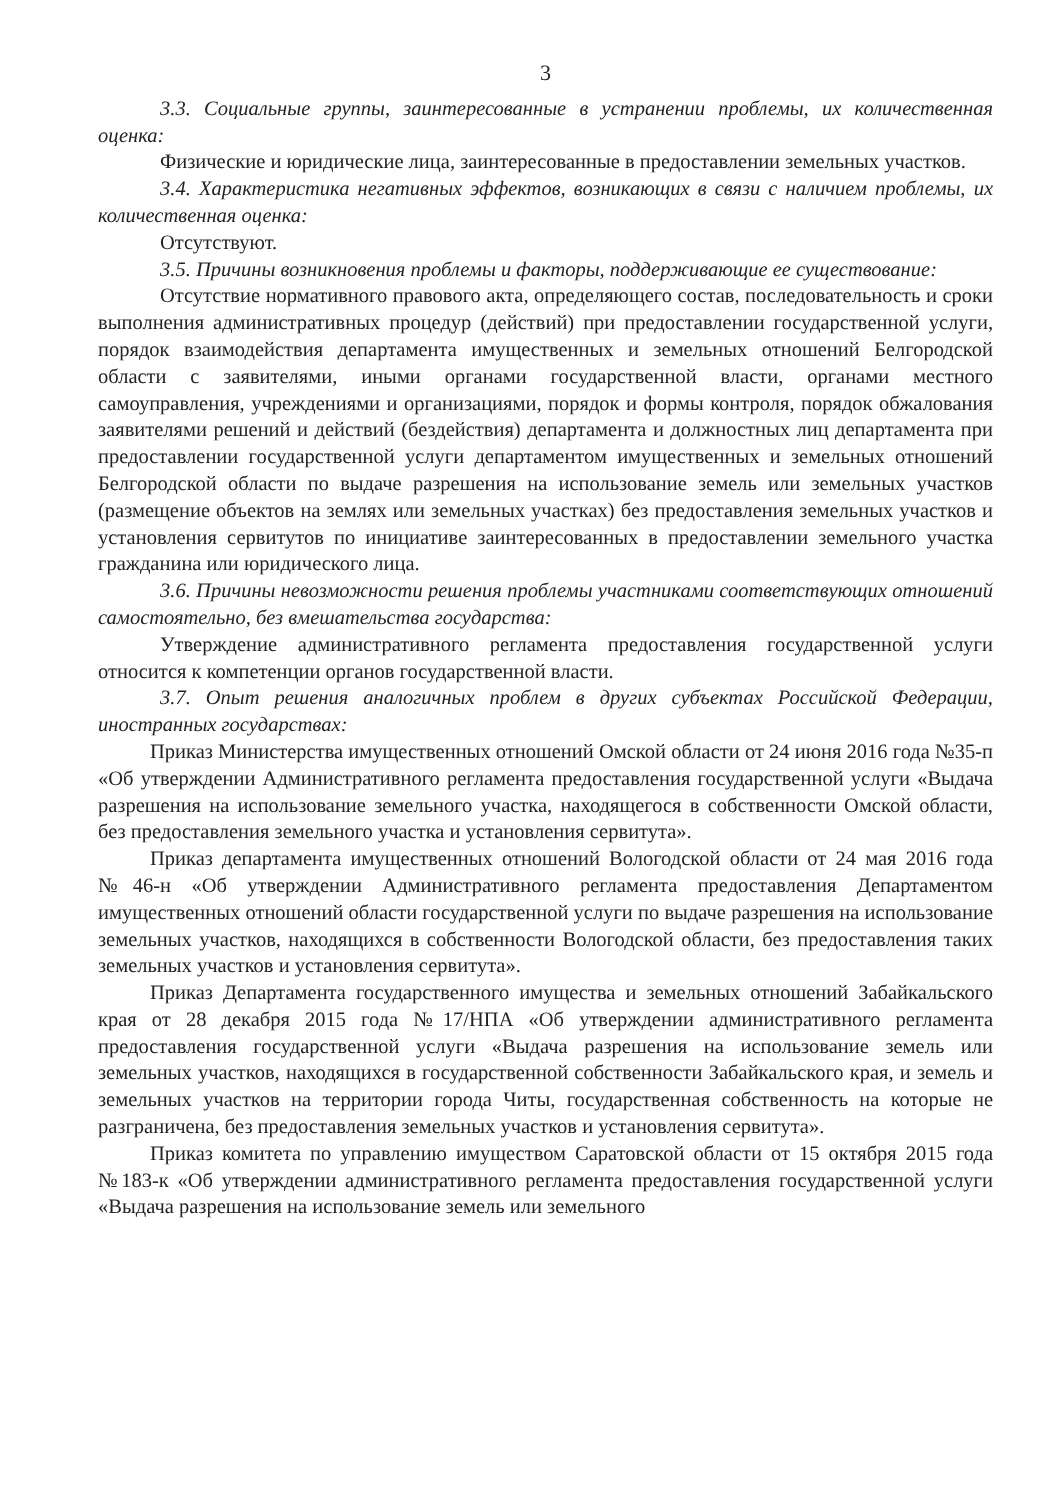3
3.3. Социальные группы, заинтересованные в устранении проблемы, их количественная оценка:
Физические и юридические лица, заинтересованные в предоставлении земельных участков.
3.4. Характеристика негативных эффектов, возникающих в связи с наличием проблемы, их количественная оценка:
Отсутствуют.
3.5. Причины возникновения проблемы и факторы, поддерживающие ее существование:
Отсутствие нормативного правового акта, определяющего состав, последовательность и сроки выполнения административных процедур (действий) при предоставлении государственной услуги, порядок взаимодействия департамента имущественных и земельных отношений Белгородской области с заявителями, иными органами государственной власти, органами местного самоуправления, учреждениями и организациями, порядок и формы контроля, порядок обжалования заявителями решений и действий (бездействия) департамента и должностных лиц департамента при предоставлении государственной услуги департаментом имущественных и земельных отношений Белгородской области по выдаче разрешения на использование земель или земельных участков (размещение объектов на землях или земельных участках) без предоставления земельных участков и установления сервитутов по инициативе заинтересованных в предоставлении земельного участка гражданина или юридического лица.
3.6. Причины невозможности решения проблемы участниками соответствующих отношений самостоятельно, без вмешательства государства:
Утверждение административного регламента предоставления государственной услуги относится к компетенции органов государственной власти.
3.7. Опыт решения аналогичных проблем в других субъектах Российской Федерации, иностранных государствах:
Приказ Министерства имущественных отношений Омской области от 24 июня 2016 года №35-п «Об утверждении Административного регламента предоставления государственной услуги «Выдача разрешения на использование земельного участка, находящегося в собственности Омской области, без предоставления земельного участка и установления сервитута».
Приказ департамента имущественных отношений Вологодской области от 24 мая 2016 года №46-н «Об утверждении Административного регламента предоставления Департаментом имущественных отношений области государственной услуги по выдаче разрешения на использование земельных участков, находящихся в собственности Вологодской области, без предоставления таких земельных участков и установления сервитута».
Приказ Департамента государственного имущества и земельных отношений Забайкальского края от 28 декабря 2015 года №17/НПА «Об утверждении административного регламента предоставления государственной услуги «Выдача разрешения на использование земель или земельных участков, находящихся в государственной собственности Забайкальского края, и земель и земельных участков на территории города Читы, государственная собственность на которые не разграничена, без предоставления земельных участков и установления сервитута».
Приказ комитета по управлению имуществом Саратовской области от 15 октября 2015 года №183-к «Об утверждении административного регламента предоставления государственной услуги «Выдача разрешения на использование земель или земельного